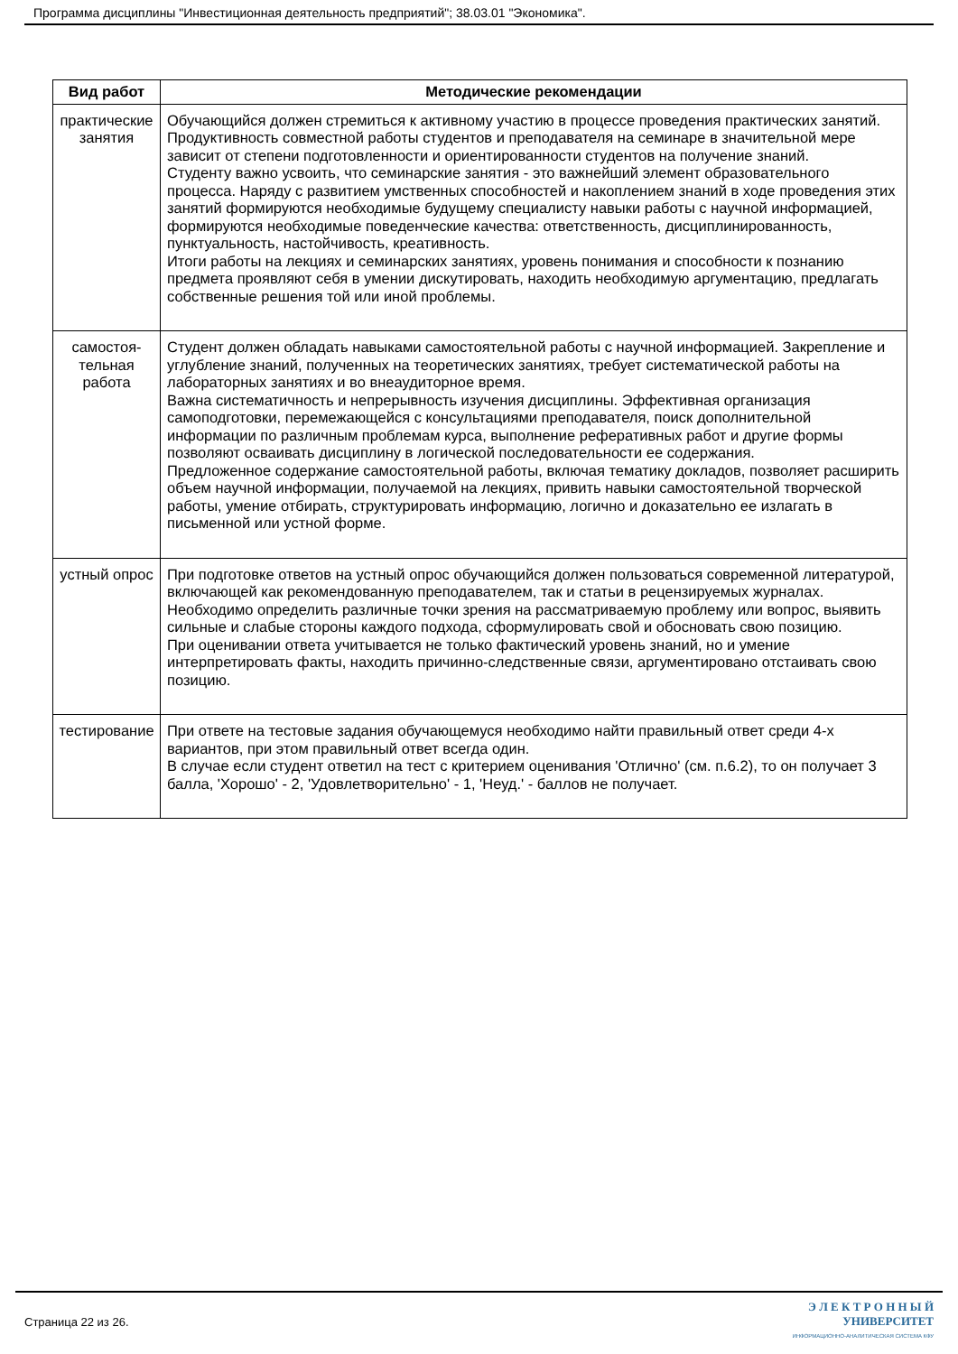Программа дисциплины "Инвестиционная деятельность предприятий"; 38.03.01 "Экономика".
| Вид работ | Методические рекомендации |
| --- | --- |
| практические занятия | Обучающийся должен стремиться к активному участию в процессе проведения практических занятий. Продуктивность совместной работы студентов и преподавателя на семинаре в значительной мере зависит от степени подготовленности и ориентированности студентов на получение знаний. Студенту важно усвоить, что семинарские занятия - это важнейший элемент образовательного процесса. Наряду с развитием умственных способностей и накоплением знаний в ходе проведения этих занятий формируются необходимые будущему специалисту навыки работы с научной информацией, формируются необходимые поведенческие качества: ответственность, дисциплинированность, пунктуальность, настойчивость, креативность. Итоги работы на лекциях и семинарских занятиях, уровень понимания и способности к познанию предмета проявляют себя в умении дискутировать, находить необходимую аргументацию, предлагать собственные решения той или иной проблемы. |
| самостоя- тельная работа | Студент должен обладать навыками самостоятельной работы с научной информацией. Закрепление и углубление знаний, полученных на теоретических занятиях, требует систематической работы на лабораторных занятиях и во внеаудиторное время. Важна систематичность и непрерывность изучения дисциплины. Эффективная организация самоподготовки, перемежающейся с консультациями преподавателя, поиск дополнительной информации по различным проблемам курса, выполнение реферативных работ и другие формы позволяют осваивать дисциплину в логической последовательности ее содержания. Предложенное содержание самостоятельной работы, включая тематику докладов, позволяет расширить объем научной информации, получаемой на лекциях, привить навыки самостоятельной творческой работы, умение отбирать, структурировать информацию, логично и доказательно ее излагать в письменной или устной форме. |
| устный опрос | При подготовке ответов на устный опрос обучающийся должен пользоваться современной литературой, включающей как рекомендованную преподавателем, так и статьи в рецензируемых журналах. Необходимо определить различные точки зрения на рассматриваемую проблему или вопрос, выявить сильные и слабые стороны каждого подхода, сформулировать свой и обосновать свою позицию. При оценивании ответа учитывается не только фактический уровень знаний, но и умение интерпретировать факты, находить причинно-следственные связи, аргументировано отстаивать свою позицию. |
| тестирование | При ответе на тестовые задания обучающемуся необходимо найти правильный ответ среди 4-х вариантов, при этом правильный ответ всегда один. В случае если студент ответил на тест с критерием оценивания 'Отлично' (см. п.6.2), то он получает 3 балла, 'Хорошо' - 2, 'Удовлетворительно' - 1, 'Неуд.' - баллов не получает. |
Страница 22 из 26.
Э Л Е К Т Р О Н Н Ы Й
УНИВЕРСИТЕТ
ИНФОРМАЦИОННО-АНАЛИТИЧЕСКАЯ СИСТЕМА КФУ